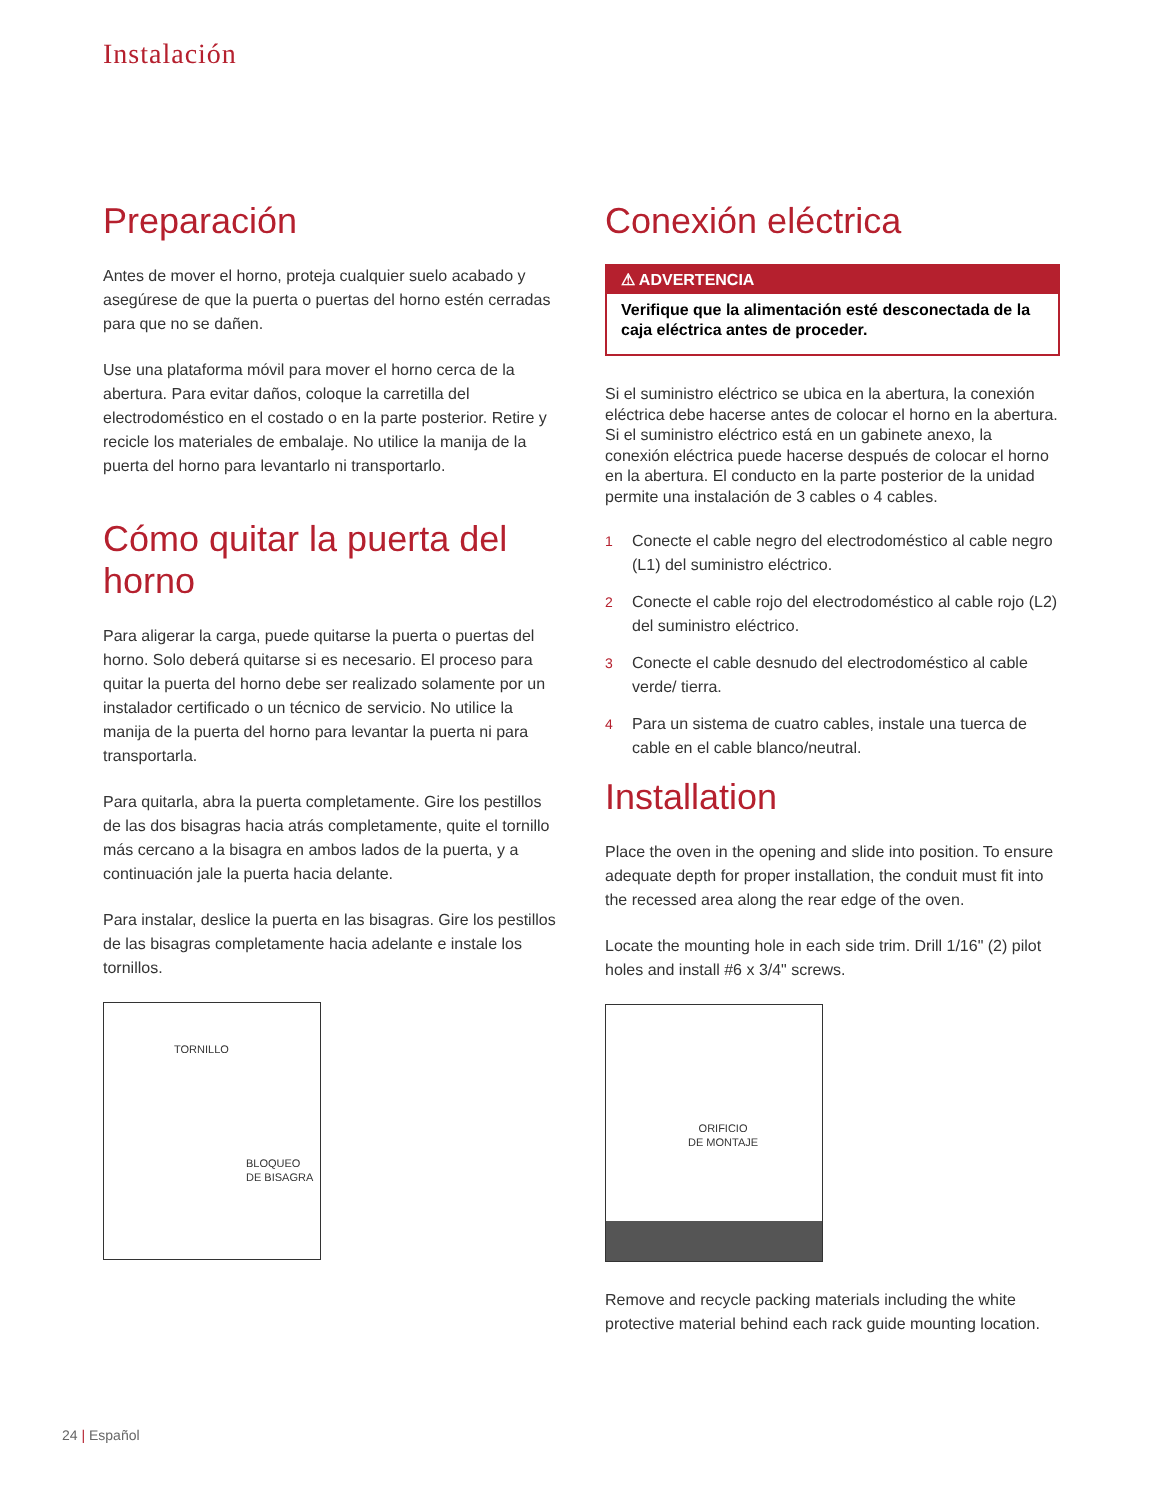Instalación
Preparación
Antes de mover el horno, proteja cualquier suelo acabado y asegúrese de que la puerta o puertas del horno estén cerradas para que no se dañen.
Use una plataforma móvil para mover el horno cerca de la abertura. Para evitar daños, coloque la carretilla del electrodoméstico en el costado o en la parte posterior. Retire y recicle los materiales de embalaje. No utilice la manija de la puerta del horno para levantarlo ni transportarlo.
Cómo quitar la puerta del horno
Para aligerar la carga, puede quitarse la puerta o puertas del horno. Solo deberá quitarse si es necesario. El proceso para quitar la puerta del horno debe ser realizado solamente por un instalador certificado o un técnico de servicio. No utilice la manija de la puerta del horno para levantar la puerta ni para transportarla.
Para quitarla, abra la puerta completamente. Gire los pestillos de las dos bisagras hacia atrás completamente, quite el tornillo más cercano a la bisagra en ambos lados de la puerta, y a continuación jale la puerta hacia delante.
Para instalar, deslice la puerta en las bisagras. Gire los pestillos de las bisagras completamente hacia adelante e instale los tornillos.
TORNILLO
BLOQUEO
DE BISAGRA
Conexión eléctrica
⚠ ADVERTENCIA
Verifique que la alimentación esté desconectada de la caja eléctrica antes de proceder.
Si el suministro eléctrico se ubica en la abertura, la conexión eléctrica debe hacerse antes de colocar el horno en la abertura. Si el suministro eléctrico está en un gabinete anexo, la conexión eléctrica puede hacerse después de colocar el horno en la abertura. El conducto en la parte posterior de la unidad permite una instalación de 3 cables o 4 cables.
1 Conecte el cable negro del electrodoméstico al cable negro (L1) del suministro eléctrico.
2 Conecte el cable rojo del electrodoméstico al cable rojo (L2) del suministro eléctrico.
3 Conecte el cable desnudo del electrodoméstico al cable verde/ tierra.
4 Para un sistema de cuatro cables, instale una tuerca de cable en el cable blanco/neutral.
Installation
Place the oven in the opening and slide into position. To ensure adequate depth for proper installation, the conduit must fit into the recessed area along the rear edge of the oven.
Locate the mounting hole in each side trim. Drill 1/16" (2) pilot holes and install #6 x 3/4" screws.
ORIFICIO
DE MONTAJE
Remove and recycle packing materials including the white protective material behind each rack guide mounting location.
24 | Español